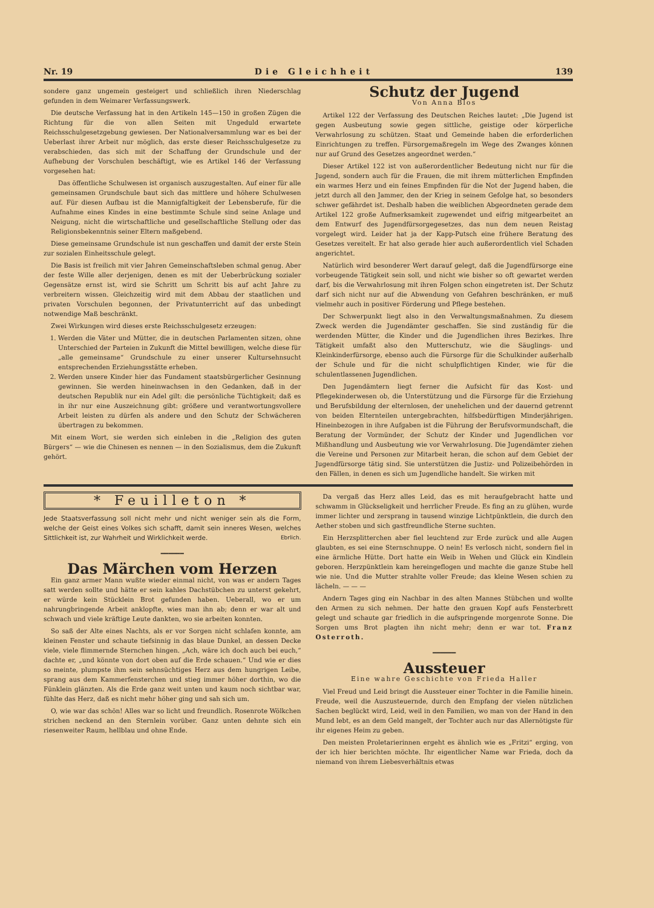Nr. 19 Die Gleichheit 139
sondere ganz ungemein gesteigert und schließlich ihren Niederschlag gefunden in dem Weimarer Verfassungswerk.
Die deutsche Verfassung hat in den Artikeln 145—150 in großen Zügen die Richtung für die von allen Seiten mit Ungeduld erwartete Reichsschulgesetzgebung gewiesen. Der Nationalversammlung war es bei der Ueberlast ihrer Arbeit nur möglich, das erste dieser Reichsschulgesetze zu verabschieden, das sich mit der Schaffung der Grundschule und der Aufhebung der Vorschulen beschäftigt, wie es Artikel 146 der Verfassung vorgesehen hat:
Das öffentliche Schulwesen ist organisch auszugestalten. Auf einer für alle gemeinsamen Grundschule baut sich das mittlere und höhere Schulwesen auf. Für diesen Aufbau ist die Mannigfaltigkeit der Lebensberufe, für die Aufnahme eines Kindes in eine bestimmte Schule sind seine Anlage und Neigung, nicht die wirtschaftliche und gesellschaftliche Stellung oder das Religionsbekenntnis seiner Eltern maßgebend.
Diese gemeinsame Grundschule ist nun geschaffen und damit der erste Stein zur sozialen Einheitsschule gelegt.
Die Basis ist freilich mit vier Jahren Gemeinschaftsleben schmal genug. Aber der feste Wille aller derjenigen, denen es mit der Ueberbrückung sozialer Gegensätze ernst ist, wird sie Schritt um Schritt bis auf acht Jahre zu verbreitern wissen. Gleichzeitig wird mit dem Abbau der staatlichen und privaten Vorschulen begonnen, der Privatunterricht auf das unbedingt notwendige Maß beschränkt.
Zwei Wirkungen wird dieses erste Reichsschulgesetz erzeugen:
1. Werden die Väter und Mütter, die in deutschen Parlamenten sitzen, ohne Unterschied der Parteien in Zukunft die Mittel bewilligen, welche diese für „alle gemeinsame“ Grundschule zu einer unserer Kultursehnsucht entsprechenden Erziehungsstätte erheben.
2. Werden unsere Kinder hier das Fundament staatsbürgerlicher Gesinnung gewinnen. Sie werden hineinwachsen in den Gedanken, daß in der deutschen Republik nur ein Adel gilt: die persönliche Tüchtigkeit; daß es in ihr nur eine Auszeichnung gibt: größere und verantwortungsvollere Arbeit leisten zu dürfen als andere und den Schutz der Schwächeren übertragen zu bekommen.
Mit einem Wort, sie werden sich einleben in die „Religion des guten Bürgers“ — wie die Chinesen es nennen — in den Sozialismus, dem die Zukunft gehört.
Schutz der Jugend
Von Anna Blos
Artikel 122 der Verfassung des Deutschen Reiches lautet: „Die Jugend ist gegen Ausbeutung sowie gegen sittliche, geistige oder körperliche Verwahrlosung zu schützen. Staat und Gemeinde haben die erforderlichen Einrichtungen zu treffen. Fürsorgemaßregeln im Wege des Zwanges können nur auf Grund des Gesetzes angeordnet werden.“
Dieser Artikel 122 ist von außerordentlicher Bedeutung nicht nur für die Jugend, sondern auch für die Frauen, die mit ihrem mütterlichen Empfinden ein warmes Herz und ein feines Empfinden für die Not der Jugend haben, die jetzt durch all den Jammer, den der Krieg in seinem Gefolge hat, so besonders schwer gefährdet ist. Deshalb haben die weiblichen Abgeordneten gerade dem Artikel 122 große Aufmerksamkeit zugewendet und eifrig mitgearbeitet an dem Entwurf des Jugendfürsorgegesetzes, das nun dem neuen Reistag vorgelegt wird. Leider hat ja der Kapp-Putsch eine frühere Beratung des Gesetzes vereitelt. Er hat also gerade hier auch außerordentlich viel Schaden angerichtet.
Natürlich wird besonderer Wert darauf gelegt, daß die Jugendfürsorge eine vorbeugende Tätigkeit sein soll, und nicht wie bisher so oft gewartet werden darf, bis die Verwahrlosung mit ihren Folgen schon eingetreten ist. Der Schutz darf sich nicht nur auf die Abwendung von Gefahren beschränken, er muß vielmehr auch in positiver Förderung und Pflege bestehen.
Der Schwerpunkt liegt also in den Verwaltungsmaßnahmen. Zu diesem Zweck werden die Jugendämter geschaffen. Sie sind zuständig für die werdenden Mütter, die Kinder und die Jugendlichen ihres Bezirkes. Ihre Tätigkeit umfaßt also den Mutterschutz, wie die Säuglings- und Kleinkinderfürsorge, ebenso auch die Fürsorge für die Schulkinder außerhalb der Schule und für die nicht schulpflichtigen Kinder, wie für die schulentlassenen Jugendlichen.
Den Jugendämtern liegt ferner die Aufsicht für das Kost- und Pflegekinderwesen ob, die Unterstützung und die Fürsorge für die Erziehung und Berufsbildung der elternlosen, der unehelichen und der dauernd getrennt von beiden Elternteilen untergebrachten, hilfsbedürftigen Minderjährigen. Hineinbezogen in ihre Aufgaben ist die Führung der Berufsvormundschaft, die Beratung der Vormünder, der Schutz der Kinder und Jugendlichen vor Mißhandlung und Ausbeutung wie vor Verwahrlosung. Die Jugendämter ziehen die Vereine und Personen zur Mitarbeit heran, die schon auf dem Gebiet der Jugendfürsorge tätig sind. Sie unterstützen die Justiz- und Polizeibehörden in den Fällen, in denen es sich um Jugendliche handelt. Sie wirken mit
* Feuilleton *
Jede Staatsverfassung soll nicht mehr und nicht weniger sein als die Form, welche der Geist eines Volkes sich schafft, damit sein inneres Wesen, welches Sittlichkeit ist, zur Wahrheit und Wirklichkeit werde. Ebrlich.
━━━━━━
Das Märchen vom Herzen
Ein ganz armer Mann wußte wieder einmal nicht, von was er andern Tages satt werden sollte und hätte er sein kahles Dachstübchen zu unterst gekehrt, er würde kein Stücklein Brot gefunden haben. Ueberall, wo er um nahrungbringende Arbeit anklopfte, wies man ihn ab; denn er war alt und schwach und viele kräftige Leute dankten, wo sie arbeiten konnten.
So saß der Alte eines Nachts, als er vor Sorgen nicht schlafen konnte, am kleinen Fenster und schaute tiefsinnig in das blaue Dunkel, an dessen Decke viele, viele flimmernde Sternchen hingen. „Ach, wäre ich doch auch bei euch,“ dachte er, „und könnte von dort oben auf die Erde schauen.“ Und wie er dies so meinte, plumpste ihm sein sehnsüchtiges Herz aus dem hungrigen Leibe, sprang aus dem Kammerfensterchen und stieg immer höher dorthin, wo die Fünklein glänzten. Als die Erde ganz weit unten und kaum noch sichtbar war, fühlte das Herz, daß es nicht mehr höher ging und sah sich um.
O, wie war das schön! Alles war so licht und freundlich. Rosenrote Wölkchen strichen neckend an den Sternlein vorüber. Ganz unten dehnte sich ein riesenweiter Raum, hellblau und ohne Ende.
Da vergaß das Herz alles Leid, das es mit heraufgebracht hatte und schwamm in Glückseligkeit und herrlicher Freude. Es fing an zu glühen, wurde immer lichter und zersprang in tausend winzige Lichtpünktlein, die durch den Aether stoben und sich gastfreundliche Sterne suchten.
Ein Herzsplitterchen aber fiel leuchtend zur Erde zurück und alle Augen glaubten, es sei eine Sternschnuppe. O nein! Es verlosch nicht, sondern fiel in eine ärmliche Hütte. Dort hatte ein Weib in Wehen und Glück ein Kindlein geboren. Herzpünktlein kam hereingeflogen und machte die ganze Stube hell wie nie. Und die Mutter strahlte voller Freude; das kleine Wesen schien zu lächeln. — — —
Andern Tages ging ein Nachbar in des alten Mannes Stübchen und wollte den Armen zu sich nehmen. Der hatte den grauen Kopf aufs Fensterbrett gelegt und schaute gar friedlich in die aufspringende morgenrote Sonne. Die Sorgen ums Brot plagten ihn nicht mehr; denn er war tot. Franz Osterroth.
━━━━━━
Aussteuer
Eine wahre Geschichte von Frieda Haller
Viel Freud und Leid bringt die Aussteuer einer Tochter in die Familie hinein. Freude, weil die Auszusteuernde, durch den Empfang der vielen nützlichen Sachen beglückt wird, Leid, weil in den Familien, wo man von der Hand in den Mund lebt, es an dem Geld mangelt, der Tochter auch nur das Allernötigste für ihr eigenes Heim zu geben.
Den meisten Proletarierinnen ergeht es ähnlich wie es „Fritzi“ erging, von der ich hier berichten möchte. Ihr eigentlicher Name war Frieda, doch da niemand von ihrem Liebesverhältnis etwas